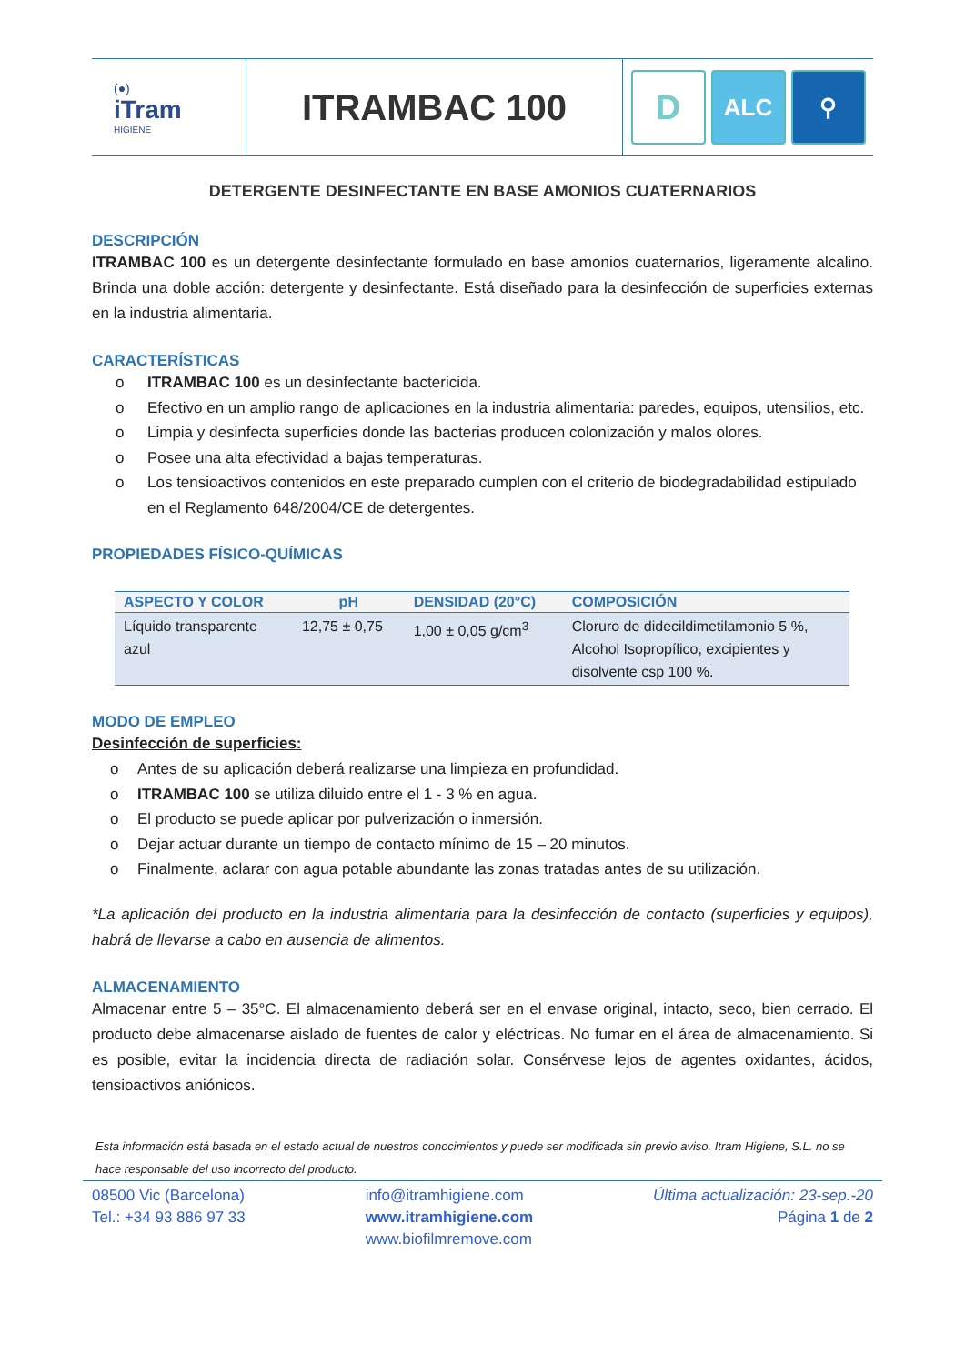(●)
iTram
HIGIENE
ITRAMBAC 100
D
ALC ⚲
DETERGENTE DESINFECTANTE EN BASE AMONIOS CUATERNARIOS
DESCRIPCIÓN
ITRAMBAC 100 es un detergente desinfectante formulado en base amonios cuaternarios, ligeramente alcalino. Brinda una doble acción: detergente y desinfectante. Está diseñado para la desinfección de superficies externas en la industria alimentaria.
CARACTERÍSTICAS
o ITRAMBAC 100 es un desinfectante bactericida.
o Efectivo en un amplio rango de aplicaciones en la industria alimentaria: paredes, equipos, utensilios, etc.
o Limpia y desinfecta superficies donde las bacterias producen colonización y malos olores.
o Posee una alta efectividad a bajas temperaturas.
o Los tensioactivos contenidos en este preparado cumplen con el criterio de biodegradabilidad estipulado en el Reglamento 648/2004/CE de detergentes.
PROPIEDADES FÍSICO-QUÍMICAS
| ASPECTO Y COLOR | pH | DENSIDAD (20°C) | COMPOSICIÓN |
| --- | --- | --- | --- |
| Líquido transparente azul | 12,75 ± 0,75 | 1,00 ± 0,05 g/cm<sup>3</sup> | Cloruro de didecildimetilamonio 5 %, Alcohol Isopropílico, excipientes y disolvente csp 100 %. |
MODO DE EMPLEO
Desinfección de superficies:
o Antes de su aplicación deberá realizarse una limpieza en profundidad.
o ITRAMBAC 100 se utiliza diluido entre el 1 - 3 % en agua.
o El producto se puede aplicar por pulverización o inmersión.
o Dejar actuar durante un tiempo de contacto mínimo de 15 – 20 minutos.
o Finalmente, aclarar con agua potable abundante las zonas tratadas antes de su utilización.
*La aplicación del producto en la industria alimentaria para la desinfección de contacto (superficies y equipos), habrá de llevarse a cabo en ausencia de alimentos.
ALMACENAMIENTO
Almacenar entre 5 – 35°C. El almacenamiento deberá ser en el envase original, intacto, seco, bien cerrado. El producto debe almacenarse aislado de fuentes de calor y eléctricas. No fumar en el área de almacenamiento. Si es posible, evitar la incidencia directa de radiación solar. Consérvese lejos de agentes oxidantes, ácidos, tensioactivos aniónicos.
Esta información está basada en el estado actual de nuestros conocimientos y puede ser modificada sin previo aviso. Itram Higiene, S.L. no se hace responsable del uso incorrecto del producto.
08500 Vic (Barcelona)
Tel.: +34 93 886 97 33
info@itramhigiene.com
www.itramhigiene.com
www.biofilmremove.com
Última actualización: 23-sep.-20
Página 1 de 2